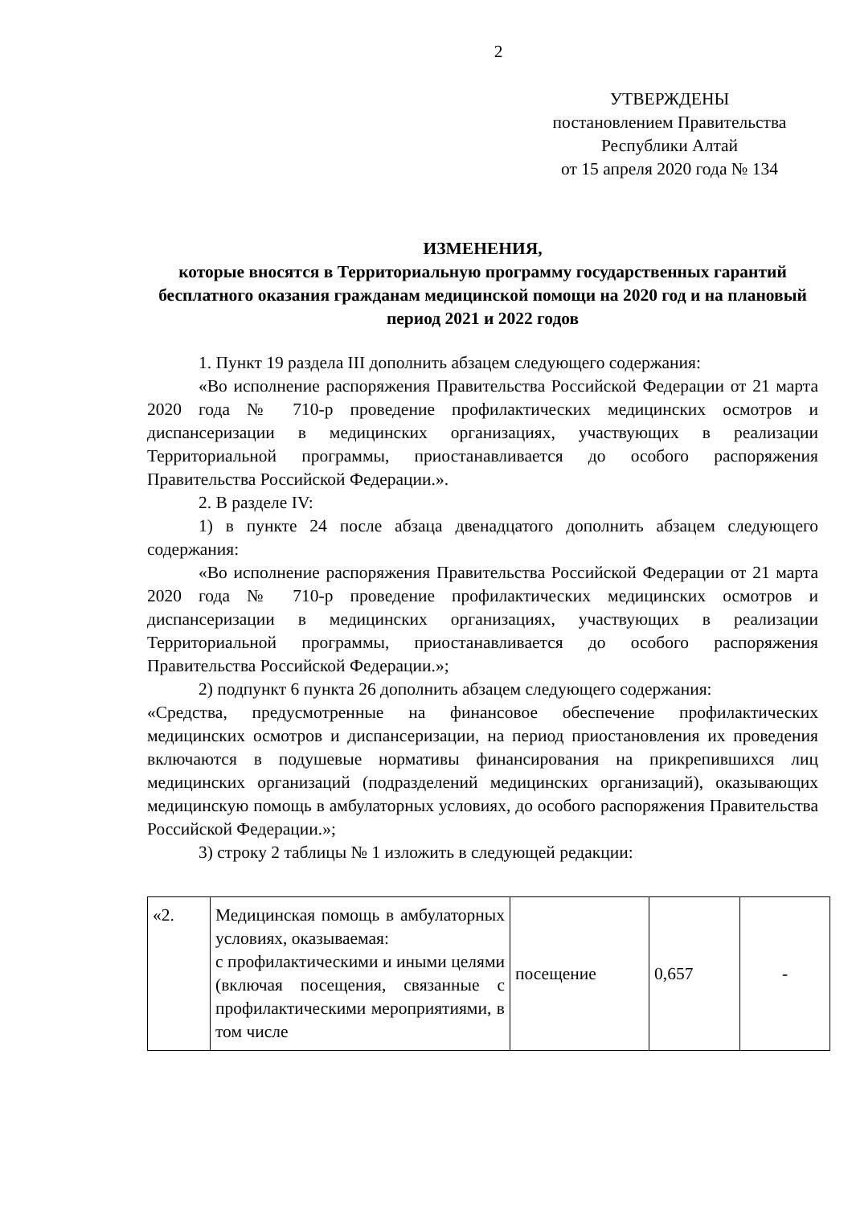2
УТВЕРЖДЕНЫ
постановлением Правительства
Республики Алтай
от 15 апреля 2020 года № 134
ИЗМЕНЕНИЯ,
которые вносятся в Территориальную программу государственных гарантий бесплатного оказания гражданам медицинской помощи на 2020 год и на плановый период 2021 и 2022 годов
1. Пункт 19 раздела III дополнить абзацем следующего содержания:
«Во исполнение распоряжения Правительства Российской Федерации от 21 марта 2020 года № 710-р проведение профилактических медицинских осмотров и диспансеризации в медицинских организациях, участвующих в реализации Территориальной программы, приостанавливается до особого распоряжения Правительства Российской Федерации.».
2. В разделе IV:
1) в пункте 24 после абзаца двенадцатого дополнить абзацем следующего содержания:
«Во исполнение распоряжения Правительства Российской Федерации от 21 марта 2020 года № 710-р проведение профилактических медицинских осмотров и диспансеризации в медицинских организациях, участвующих в реализации Территориальной программы, приостанавливается до особого распоряжения Правительства Российской Федерации.»;
2) подпункт 6 пункта 26 дополнить абзацем следующего содержания:
«Средства, предусмотренные на финансовое обеспечение профилактических медицинских осмотров и диспансеризации, на период приостановления их проведения включаются в подушевые нормативы финансирования на прикрепившихся лиц медицинских организаций (подразделений медицинских организаций), оказывающих медицинскую помощь в амбулаторных условиях, до особого распоряжения Правительства Российской Федерации.»;
3) строку 2 таблицы № 1 изложить в следующей редакции:
| «2. | Медицинская помощь в амбулаторных условиях, оказываемая: с профилактическими и иными целями (включая посещения, связанные с профилактическими мероприятиями, в том числе | посещение | 0,657 | - |